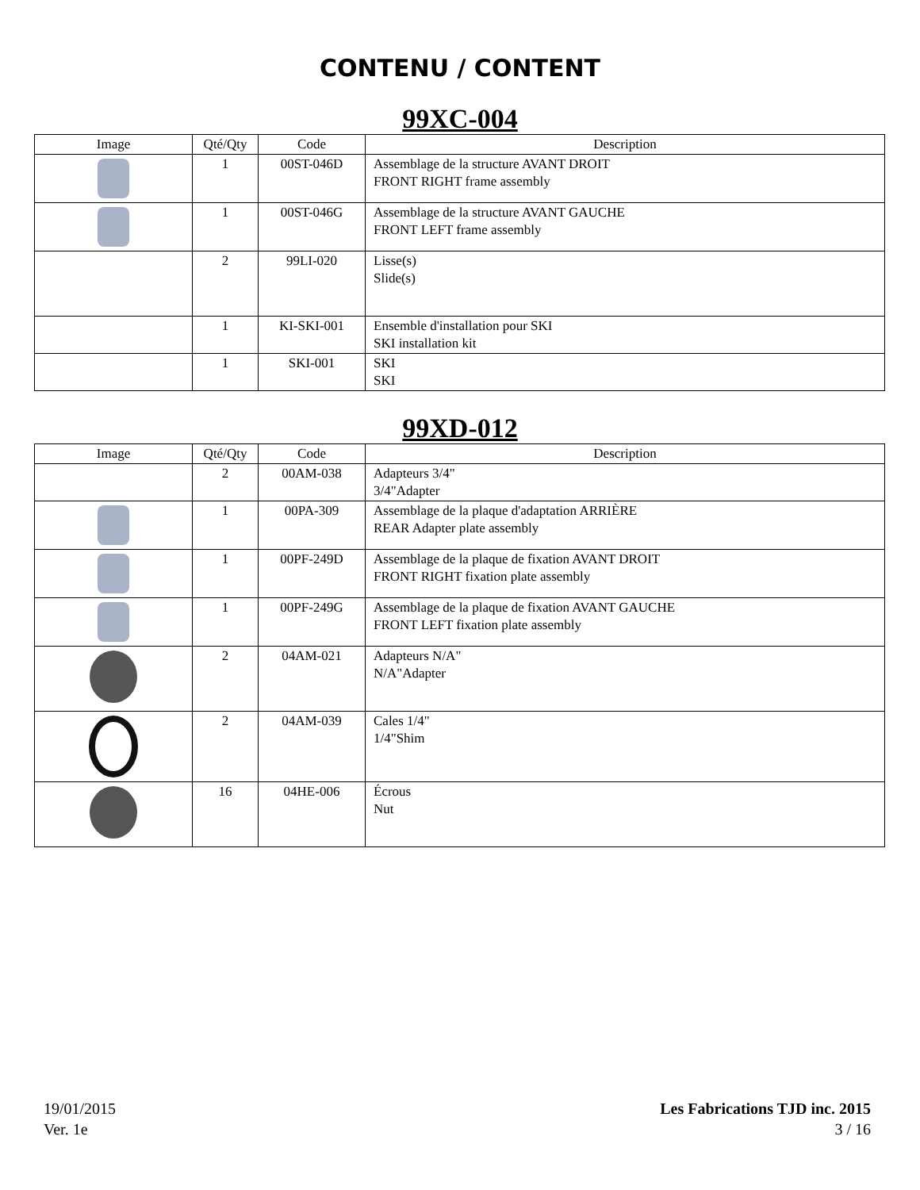CONTENU / CONTENT
99XC-004
| Image | Qté/Qty | Code | Description |
| --- | --- | --- | --- |
| | 1 | 00ST-046D | Assemblage de la structure AVANT DROIT FRONT RIGHT frame assembly |
| | 1 | 00ST-046G | Assemblage de la structure AVANT GAUCHE FRONT LEFT frame assembly |
| | 2 | 99LI-020 | Lisse(s) Slide(s) |
| | 1 | KI-SKI-001 | Ensemble d'installation pour SKI SKI installation kit |
| | 1 | SKI-001 | SKI SKI |
99XD-012
| Image | Qté/Qty | Code | Description |
| --- | --- | --- | --- |
| | 2 | 00AM-038 | Adapteurs 3/4" 3/4"Adapter |
| | 1 | 00PA-309 | Assemblage de la plaque d'adaptation ARRIÈRE REAR Adapter plate assembly |
| | 1 | 00PF-249D | Assemblage de la plaque de fixation AVANT DROIT FRONT RIGHT fixation plate assembly |
| | 1 | 00PF-249G | Assemblage de la plaque de fixation AVANT GAUCHE FRONT LEFT fixation plate assembly |
| | 2 | 04AM-021 | Adapteurs N/A" N/A"Adapter |
| | 2 | 04AM-039 | Cales 1/4" 1/4"Shim |
| | 16 | 04HE-006 | Écrous Nut |
19/01/2015
Ver. 1e
Les Fabrications TJD inc. 2015
3 / 16